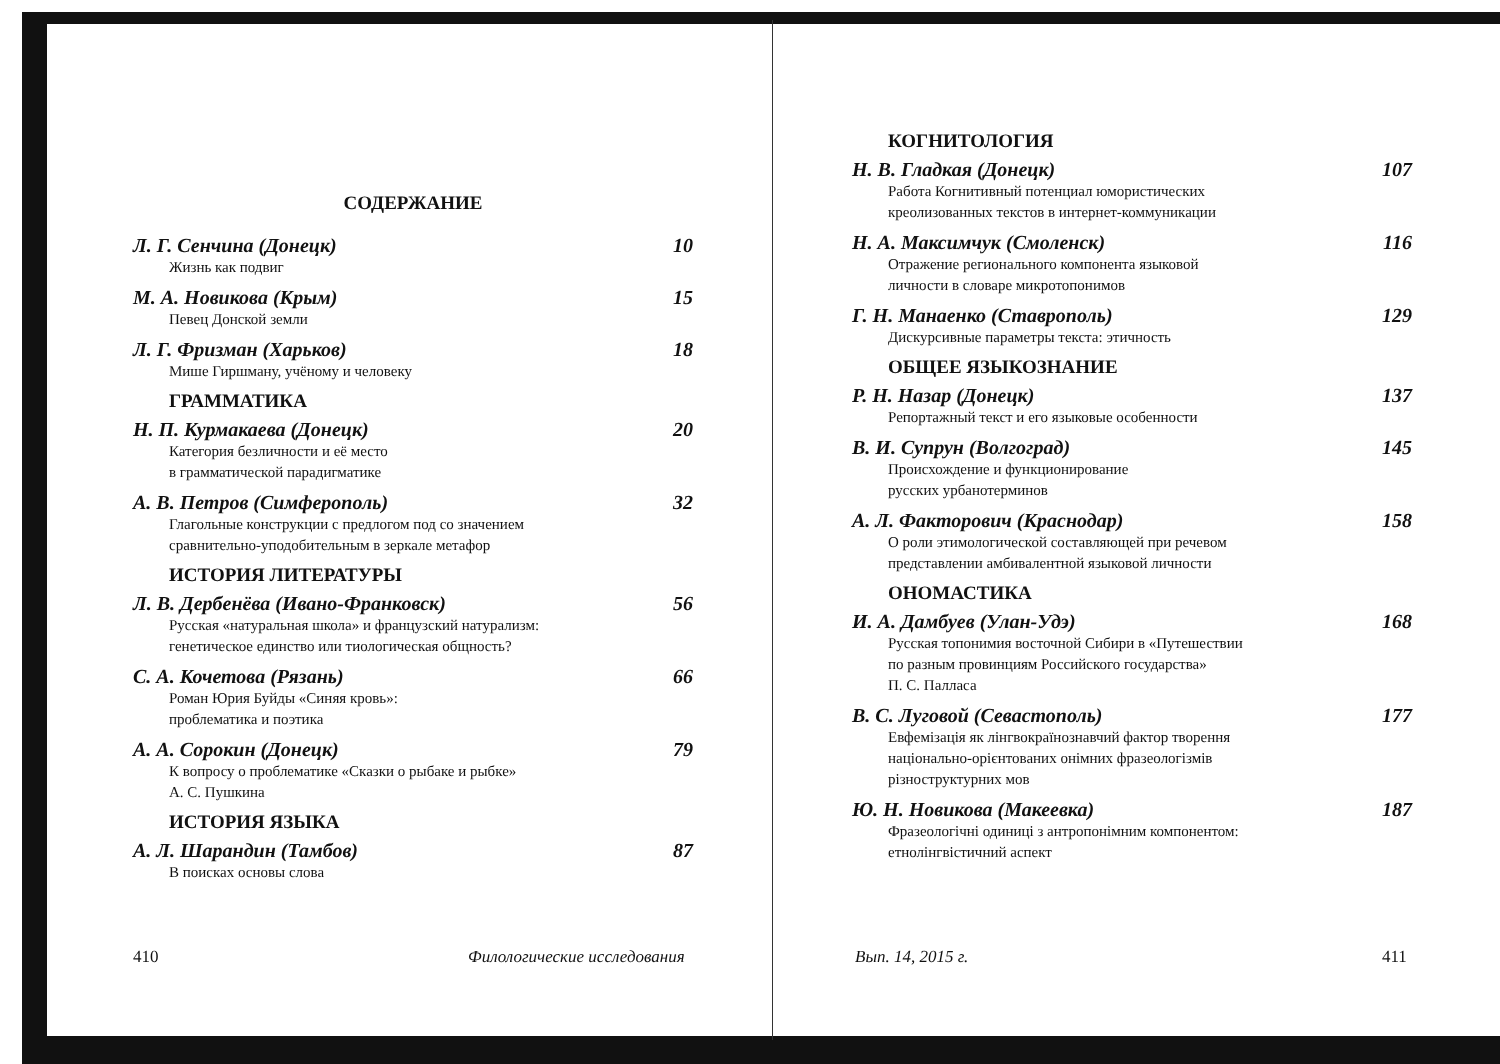СОДЕРЖАНИЕ
Л. Г. Сенчина (Донецк) 10
Жизнь как подвиг
М. А. Новикова (Крым) 15
Певец Донской земли
Л. Г. Фризман (Харьков) 18
Мише Гиршману, учёному и человеку
ГРАММАТИКА
Н. П. Курмакаева (Донецк) 20
Категория безличности и её место
в грамматической парадигматике
А. В. Петров (Симферополь) 32
Глагольные конструкции с предлогом под со значением
сравнительно-уподобительным в зеркале метафор
ИСТОРИЯ ЛИТЕРАТУРЫ
Л. В. Дербенёва (Ивано-Франковск) 56
Русская «натуральная школа» и французский натурализм:
генетическое единство или тиологическая общность?
С. А. Кочетова (Рязань) 66
Роман Юрия Буйды «Синяя кровь»:
проблематика и поэтика
А. А. Сорокин (Донецк) 79
К вопросу о проблематике «Сказки о рыбаке и рыбке»
А. С. Пушкина
ИСТОРИЯ ЯЗЫКА
А. Л. Шарандин (Тамбов) 87
В поисках основы слова
410 Филологические исследования
КОГНИТОЛОГИЯ
Н. В. Гладкая (Донецк) 107
Работа Когнитивный потенциал юмористических
креолизованных текстов в интернет-коммуникации
Н. А. Максимчук (Смоленск) 116
Отражение регионального компонента языковой
личности в словаре микротопонимов
Г. Н. Манаенко (Ставрополь) 129
Дискурсивные параметры текста: этичность
ОБЩЕЕ ЯЗЫКОЗНАНИЕ
Р. Н. Назар (Донецк) 137
Репортажный текст и его языковые особенности
В. И. Супрун (Волгоград) 145
Происхождение и функционирование
русских урбанотерминов
А. Л. Факторович (Краснодар) 158
О роли этимологической составляющей при речевом
представлении амбивалентной языковой личности
ОНОМАСТИКА
И. А. Дамбуев (Улан-Удэ) 168
Русская топонимия восточной Сибири в «Путешествии
по разным провинциям Российского государства»
П. С. Палласа
В. С. Луговой (Севастополь) 177
Евфемізація як лінгвокраїнознавчий фактор творення
національно-орієнтованих онімних фразеологізмів
різноструктурних мов
Ю. Н. Новикова (Макеевка) 187
Фразеологічні одиниці з антропонімним компонентом:
етнолінгвістичний аспект
Вып. 14, 2015 г. 411